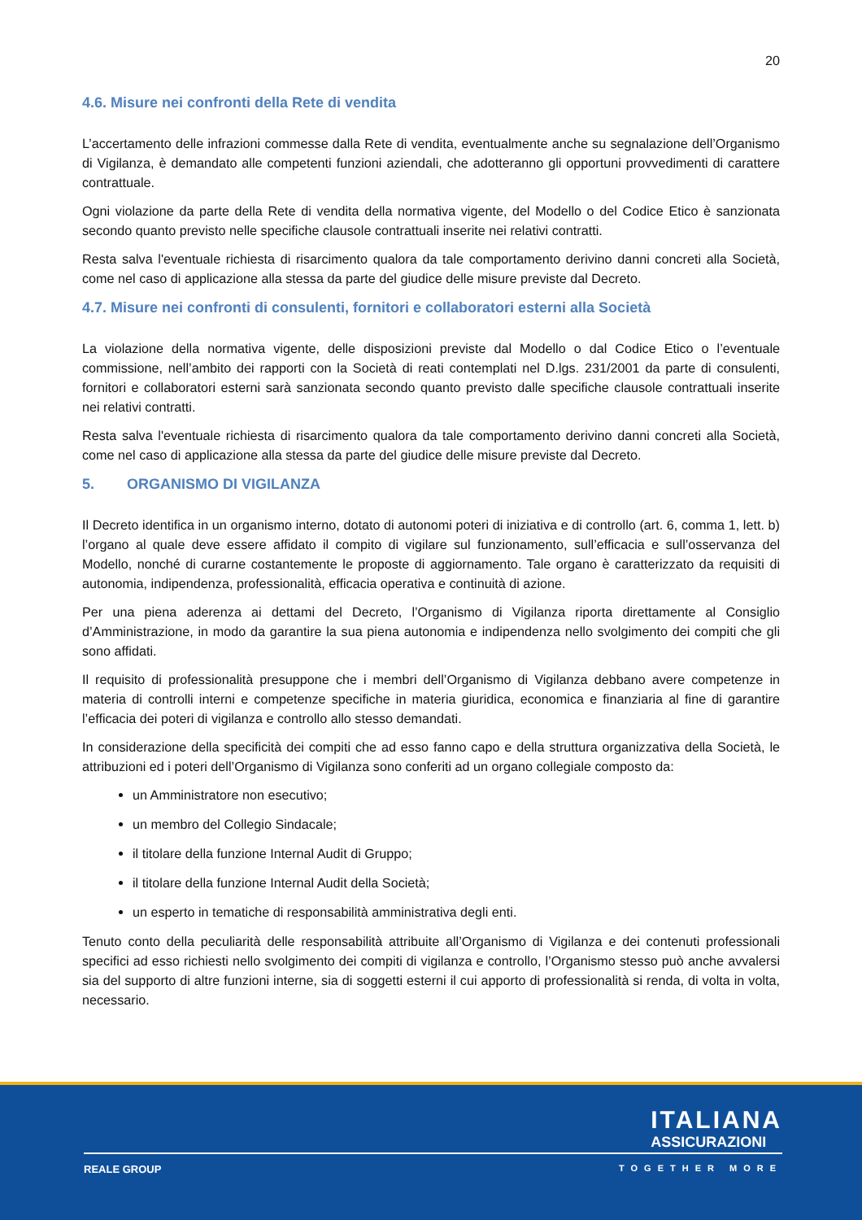20
4.6. Misure nei confronti della Rete di vendita
L’accertamento delle infrazioni commesse dalla Rete di vendita, eventualmente anche su segnalazione dell’Organismo di Vigilanza, è demandato alle competenti funzioni aziendali, che adotteranno gli opportuni provvedimenti di carattere contrattuale.
Ogni violazione da parte della Rete di vendita della normativa vigente, del Modello o del Codice Etico è sanzionata secondo quanto previsto nelle specifiche clausole contrattuali inserite nei relativi contratti.
Resta salva l'eventuale richiesta di risarcimento qualora da tale comportamento derivino danni concreti alla Società, come nel caso di applicazione alla stessa da parte del giudice delle misure previste dal Decreto.
4.7. Misure nei confronti di consulenti, fornitori e collaboratori esterni alla Società
La violazione della normativa vigente, delle disposizioni previste dal Modello o dal Codice Etico o l’eventuale commissione, nell’ambito dei rapporti con la Società di reati contemplati nel D.lgs. 231/2001 da parte di consulenti, fornitori e collaboratori esterni sarà sanzionata secondo quanto previsto dalle specifiche clausole contrattuali inserite nei relativi contratti.
Resta salva l'eventuale richiesta di risarcimento qualora da tale comportamento derivino danni concreti alla Società, come nel caso di applicazione alla stessa da parte del giudice delle misure previste dal Decreto.
5. ORGANISMO DI VIGILANZA
Il Decreto identifica in un organismo interno, dotato di autonomi poteri di iniziativa e di controllo (art. 6, comma 1, lett. b) l’organo al quale deve essere affidato il compito di vigilare sul funzionamento, sull’efficacia e sull’osservanza del Modello, nonché di curarne costantemente le proposte di aggiornamento. Tale organo è caratterizzato da requisiti di autonomia, indipendenza, professionalità, efficacia operativa e continuità di azione.
Per una piena aderenza ai dettami del Decreto, l’Organismo di Vigilanza riporta direttamente al Consiglio d’Amministrazione, in modo da garantire la sua piena autonomia e indipendenza nello svolgimento dei compiti che gli sono affidati.
Il requisito di professionalità presuppone che i membri dell’Organismo di Vigilanza debbano avere competenze in materia di controlli interni e competenze specifiche in materia giuridica, economica e finanziaria al fine di garantire l’efficacia dei poteri di vigilanza e controllo allo stesso demandati.
In considerazione della specificità dei compiti che ad esso fanno capo e della struttura organizzativa della Società, le attribuzioni ed i poteri dell’Organismo di Vigilanza sono conferiti ad un organo collegiale composto da:
un Amministratore non esecutivo;
un membro del Collegio Sindacale;
il titolare della funzione Internal Audit di Gruppo;
il titolare della funzione Internal Audit della Società;
un esperto in tematiche di responsabilità amministrativa degli enti.
Tenuto conto della peculiarità delle responsabilità attribuite all’Organismo di Vigilanza e dei contenuti professionali specifici ad esso richiesti nello svolgimento dei compiti di vigilanza e controllo, l’Organismo stesso può anche avvalersi sia del supporto di altre funzioni interne, sia di soggetti esterni il cui apporto di professionalità si renda, di volta in volta, necessario.
ITALIANA
ASSICURAZIONI
REALE GROUP TOGETHER MORE